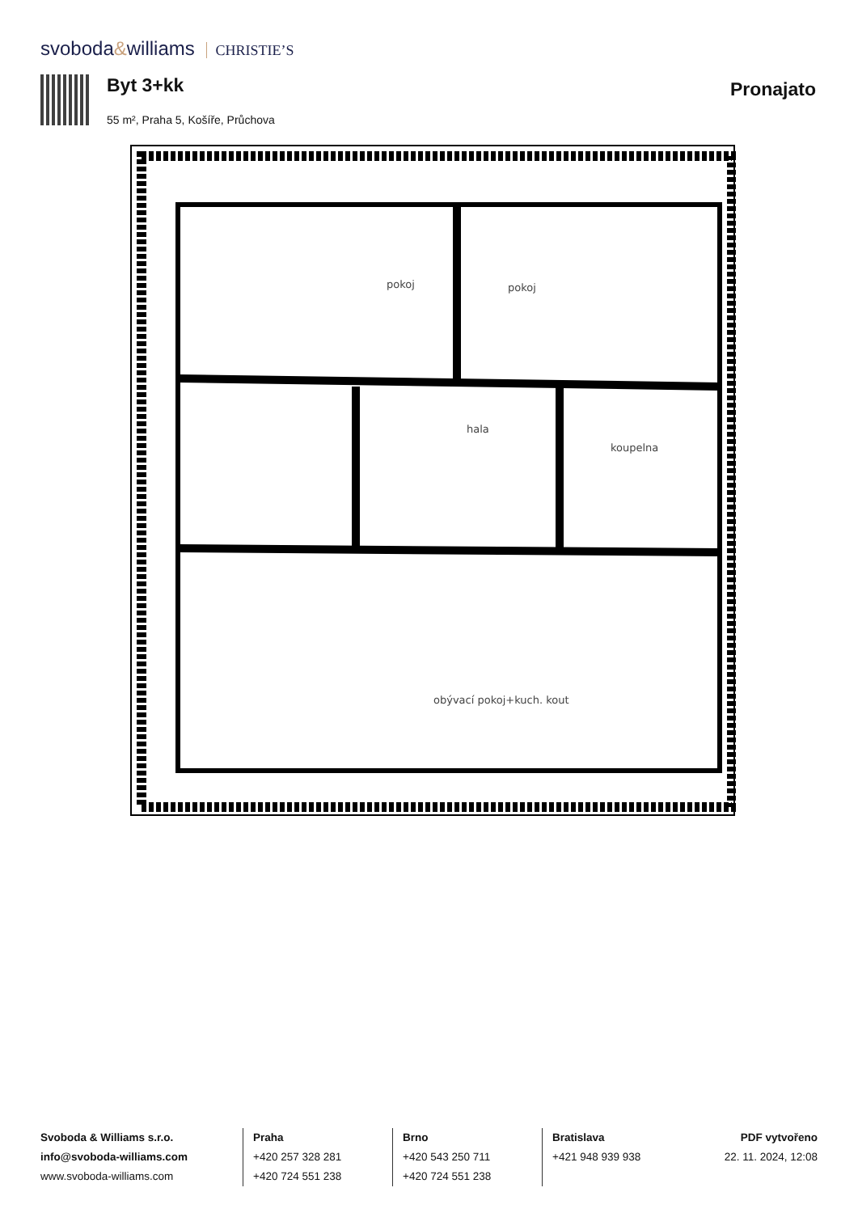svoboda&williams CHRISTIE’S
Byt 3+kk
55 m², Praha 5, Košíře, Průchova
Pronajato
pokoj
pokoj
hala
koupelna
obývací pokoj+kuch. kout
Svoboda & Williams s.r.o.
info@svoboda-williams.com
www.svoboda-williams.com
Praha
+420 257 328 281
+420 724 551 238
Brno
+420 543 250 711
+420 724 551 238
Bratislava
+421 948 939 938
PDF vytvořeno
22. 11. 2024, 12:08